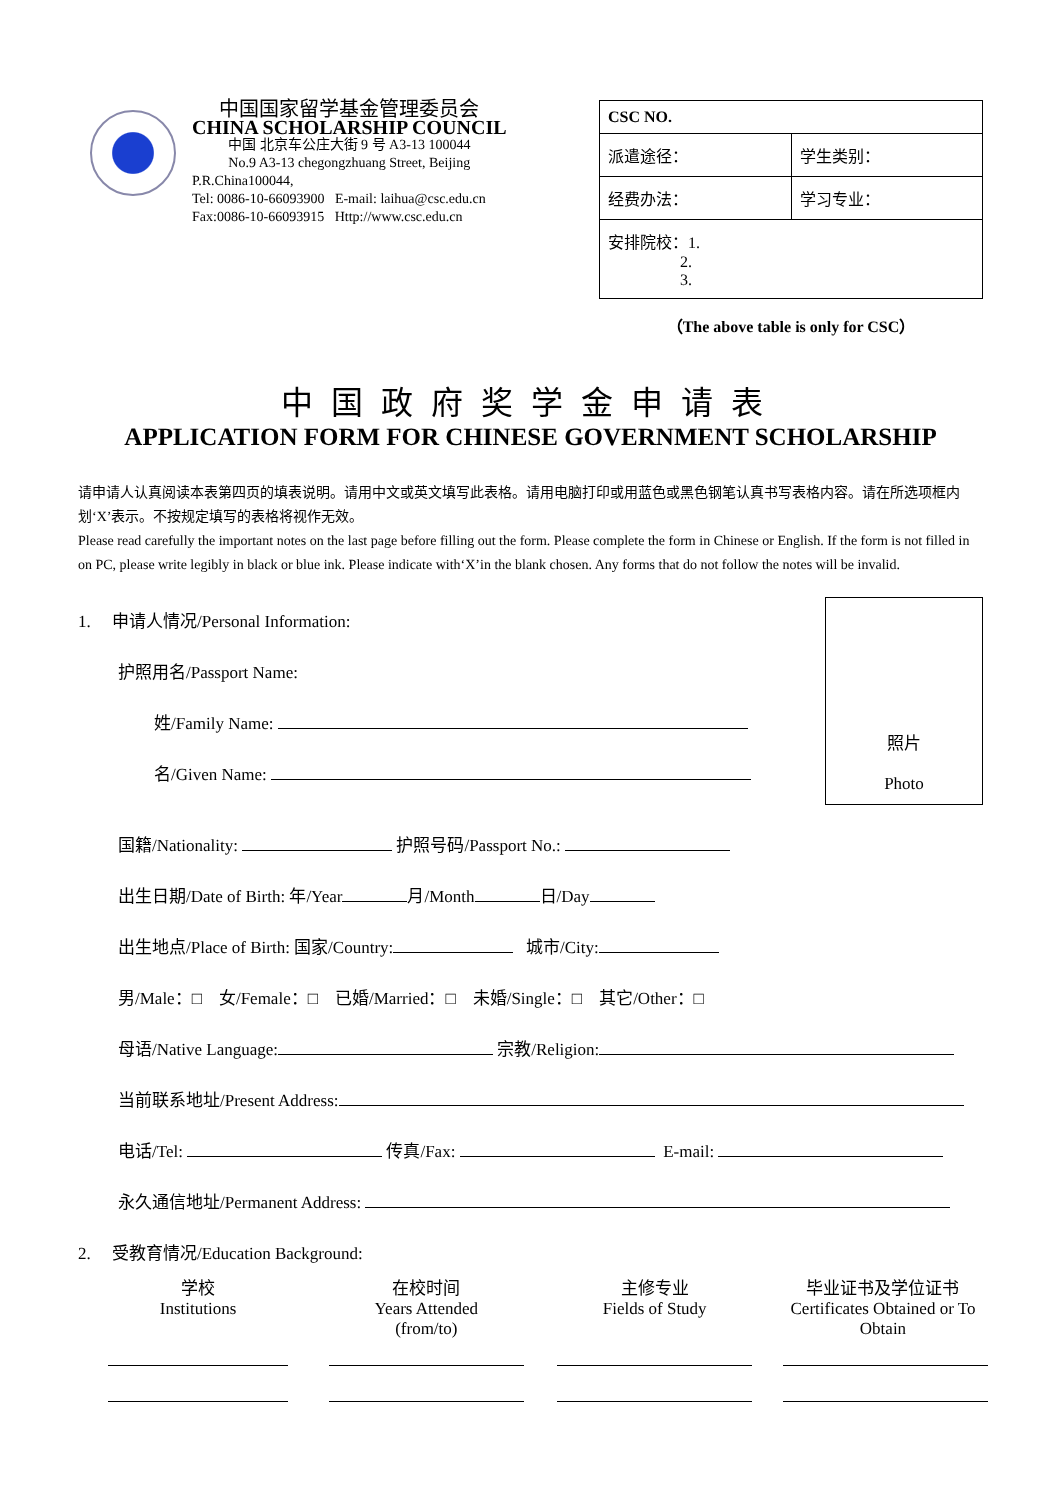中国国家留学基金管理委员会
CHINA SCHOLARSHIP COUNCIL
中国 北京车公庄大街 9 号 A3-13 100044
No.9 A3-13 chegongzhuang Street, Beijing
P.R.China100044,
Tel: 0086-10-66093900 E-mail: laihua@csc.edu.cn
Fax:0086-10-66093915 Http://www.csc.edu.cn
| CSC NO. | |
| 派遣途径： | 学生类别： |
| 经费办法： | 学习专业： |
| 安排院校：1. 2. 3. | |
（The above table is only for CSC）
中国政府奖学金申请表
APPLICATION FORM FOR CHINESE GOVERNMENT SCHOLARSHIP
请申请人认真阅读本表第四页的填表说明。请用中文或英文填写此表格。请用电脑打印或用蓝色或黑色钢笔认真书写表格内容。请在所选项框内划‘X’表示。不按规定填写的表格将视作无效。
Please read carefully the important notes on the last page before filling out the form. Please complete the form in Chinese or English. If the form is not filled in on PC, please write legibly in black or blue ink. Please indicate with‘X’in the blank chosen. Any forms that do not follow the notes will be invalid.
1. 申请人情况/Personal Information:
护照用名/Passport Name:
姓/Family Name:
名/Given Name:
照片
Photo
国籍/Nationality: 护照号码/Passport No.:
出生日期/Date of Birth: 年/Year 月/Month 日/Day
出生地点/Place of Birth: 国家/Country: 城市/City:
男/Male：□ 女/Female：□ 已婚/Married：□ 未婚/Single：□ 其它/Other：□
母语/Native Language: 宗教/Religion:
当前联系地址/Present Address:
电话/Tel: 传真/Fax: E-mail:
永久通信地址/Permanent Address:
2. 受教育情况/Education Background:
学校
Institutions
在校时间
Years Attended
(from/to)
主修专业
Fields of Study
毕业证书及学位证书
Certificates Obtained or To Obtain